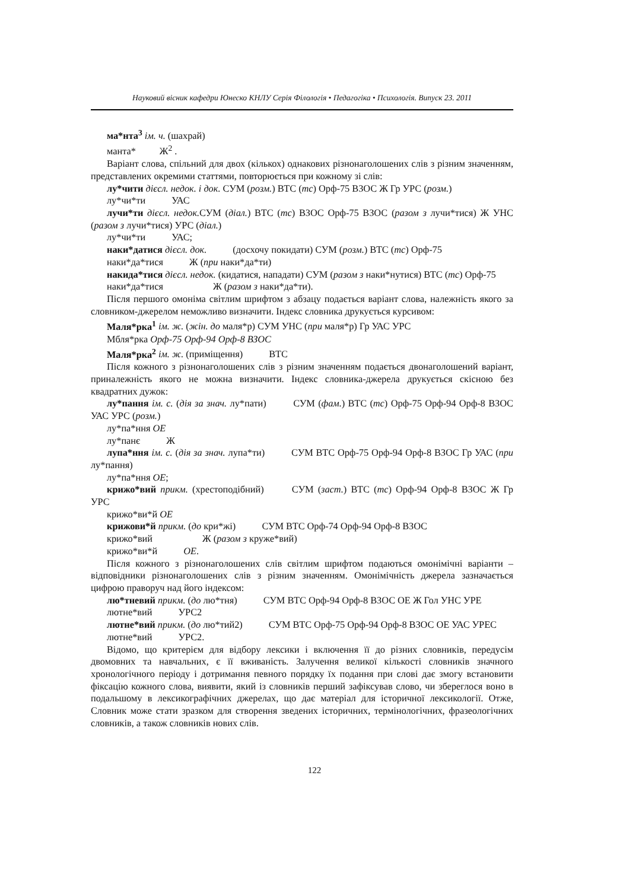Науковий вісник кафедри Юнеско КНЛУ Серія Філологія • Педагогіка • Психологія. Випуск 23. 2011
ма*нта<sup>3</sup> ім. ч. (шахрай)
манта* Ж<sup>2</sup> .
Варіант слова, спільний для двох (кількох) однакових різнонаголошених слів з різним значенням, представлених окремими статтями, повторюється при кожному зі слів:
лу*чити дієсл. недок. і док. СУМ (розм.) ВТС (тс) Орф-75 ВЗОС Ж Гр УРС (розм.)
лу*чи*ти УАС
лучи*ти дієсл. недок. СУМ (діал.) ВТС (тс) ВЗОС Орф-75 ВЗОС (разом з лучи*тися) Ж УНС (разом з лучи*тися) УРС (діал.)
лу*чи*ти УАС;
наки*датися дієсл. док. (досхочу покидати) СУМ (розм.) ВТС (тс) Орф-75
наки*да*тися Ж (при наки*да*ти)
накида*тися дієсл. недок. (кидатися, нападати) СУМ (разом з наки*нутися) ВТС (тс) Орф-75
наки*да*тися Ж (разом з наки*да*ти).
Після першого омоніма світлим шрифтом з абзацу подається варіант слова, належність якого за словником-джерелом неможливо визначити. Індекс словника друкується курсивом:
Маля*рка<sup>1</sup> ім. ж. (жін. до маля*р) СУМ УНС (при маля*р) Гр УАС УРС
Мбля*рка Орф-75 Орф-94 Орф-8 ВЗОС
Маля*рка<sup>2</sup> ім. ж. (приміщення) ВТС
Після кожного з різнонаголошених слів з різним значенням подається двонаголошений варіант, приналежність якого не можна визначити. Індекс словника-джерела друкується скісною без квадратних дужок:
лу*пання ім. с. (дія за знач. лу*пати) СУМ (фам.) ВТС (тс) Орф-75 Орф-94 Орф-8 ВЗОС УАС УРС (розм.)
лу*па*ння ОЕ
лу*панє Ж
лупа*ння ім. с. (дія за знач. лупа*ти) СУМ ВТС Орф-75 Орф-94 Орф-8 ВЗОС Гр УАС (при лу*пання)
лу*па*ння ОЕ;
крижо*вий прикм. (хрестоподібний) СУМ (заст.) ВТС (тс) Орф-94 Орф-8 ВЗОС Ж Гр УРС
крижо*ви*й ОЕ
крижови*й прикм. (до кри*жі) СУМ ВТС Орф-74 Орф-94 Орф-8 ВЗОС
крижо*вий Ж (разом з круже*вий)
крижо*ви*й ОЕ.
Після кожного з різнонаголошених слів світлим шрифтом подаються омонімічні варіанти – відповідники різнонаголошених слів з різним значенням. Омонімічність джерела зазначається цифрою праворуч над його індексом:
лю*тневий прикм. (до лю*тня) СУМ ВТС Орф-94 Орф-8 ВЗОС ОЕ Ж Гол УНС УРЕ
лютне*вий УРС2
лютне*вий прикм. (до лю*тий2) СУМ ВТС Орф-75 Орф-94 Орф-8 ВЗОС ОЕ УАС УРЕС
лютне*вий УРС2.
Відомо, що критерієм для відбору лексики і включення її до різних словників, передусім двомовних та навчальних, є її вживаність. Залучення великої кількості словників значного хронологічного періоду і дотримання певного порядку їх подання при слові дає змогу встановити фіксацію кожного слова, виявити, який із словників перший зафіксував слово, чи збереглося воно в подальшому в лексикографічних джерелах, що дає матеріал для історичної лексикології. Отже, Словник може стати зразком для створення зведених історичних, термінологічних, фразеологічних словників, а також словників нових слів.
122